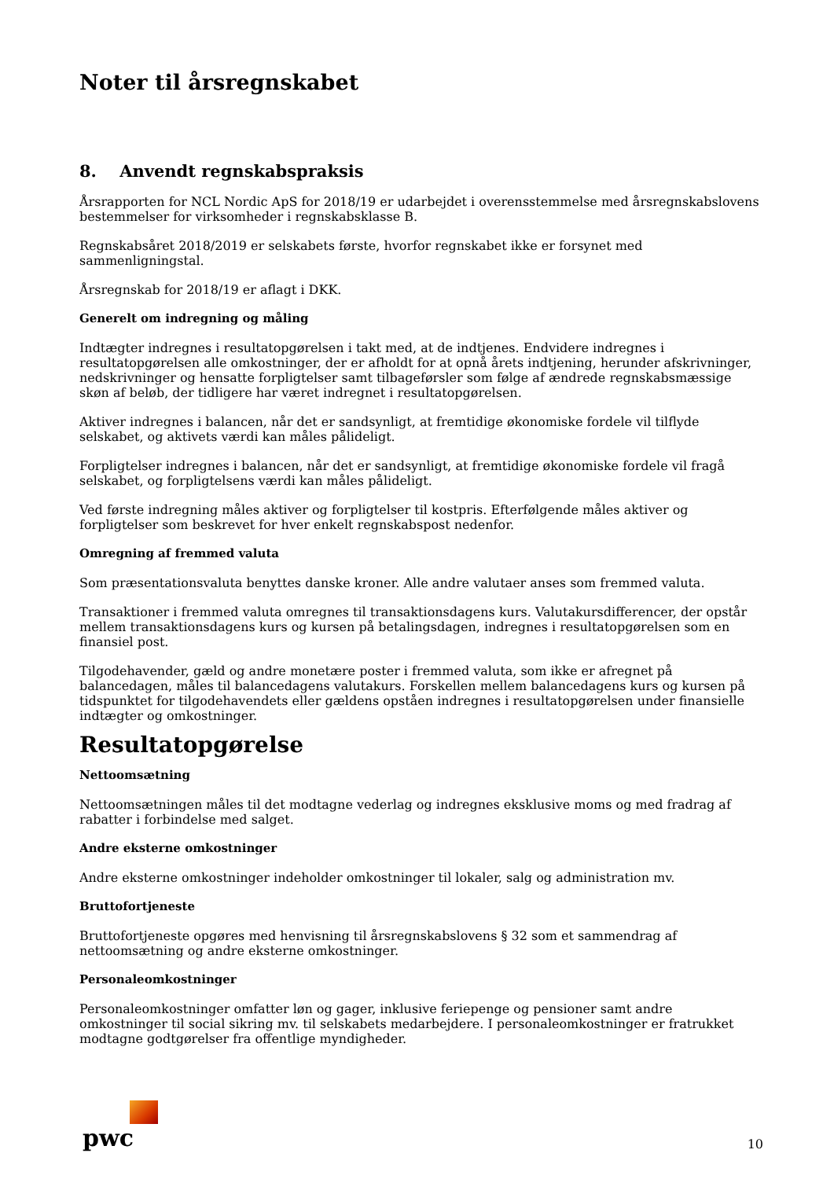Noter til årsregnskabet
8. Anvendt regnskabspraksis
Årsrapporten for NCL Nordic ApS for 2018/19 er udarbejdet i overensstemmelse med årsregnskabslovens bestemmelser for virksomheder i regnskabsklasse B.
Regnskabsåret 2018/2019 er selskabets første, hvorfor regnskabet ikke er forsynet med sammenligningstal.
Årsregnskab for 2018/19 er aflagt i DKK.
Generelt om indregning og måling
Indtægter indregnes i resultatopgørelsen i takt med, at de indtjenes. Endvidere indregnes i resultatopgørelsen alle omkostninger, der er afholdt for at opnå årets indtjening, herunder afskrivninger, nedskrivninger og hensatte forpligtelser samt tilbageførsler som følge af ændrede regnskabsmæssige skøn af beløb, der tidligere har været indregnet i resultatopgørelsen.
Aktiver indregnes i balancen, når det er sandsynligt, at fremtidige økonomiske fordele vil tilflyde selskabet, og aktivets værdi kan måles pålideligt.
Forpligtelser indregnes i balancen, når det er sandsynligt, at fremtidige økonomiske fordele vil fragå selskabet, og forpligtelsens værdi kan måles pålideligt.
Ved første indregning måles aktiver og forpligtelser til kostpris. Efterfølgende måles aktiver og forpligtelser som beskrevet for hver enkelt regnskabspost nedenfor.
Omregning af fremmed valuta
Som præsentationsvaluta benyttes danske kroner. Alle andre valutaer anses som fremmed valuta.
Transaktioner i fremmed valuta omregnes til transaktionsdagens kurs. Valutakursdifferencer, der opstår mellem transaktionsdagens kurs og kursen på betalingsdagen, indregnes i resultatopgørelsen som en finansiel post.
Tilgodehavender, gæld og andre monetære poster i fremmed valuta, som ikke er afregnet på balancedagen, måles til balancedagens valutakurs. Forskellen mellem balancedagens kurs og kursen på tidspunktet for tilgodehavendets eller gældens opståen indregnes i resultatopgørelsen under finansielle indtægter og omkostninger.
Resultatopgørelse
Nettoomsætning
Nettoomsætningen måles til det modtagne vederlag og indregnes eksklusive moms og med fradrag af rabatter i forbindelse med salget.
Andre eksterne omkostninger
Andre eksterne omkostninger indeholder omkostninger til lokaler, salg og administration mv.
Bruttofortjeneste
Bruttofortjeneste opgøres med henvisning til årsregnskabslovens § 32 som et sammendrag af nettoomsætning og andre eksterne omkostninger.
Personaleomkostninger
Personaleomkostninger omfatter løn og gager, inklusive feriepenge og pensioner samt andre omkostninger til social sikring mv. til selskabets medarbejdere. I personaleomkostninger er fratrukket modtagne godtgørelser fra offentlige myndigheder.
pwc
10